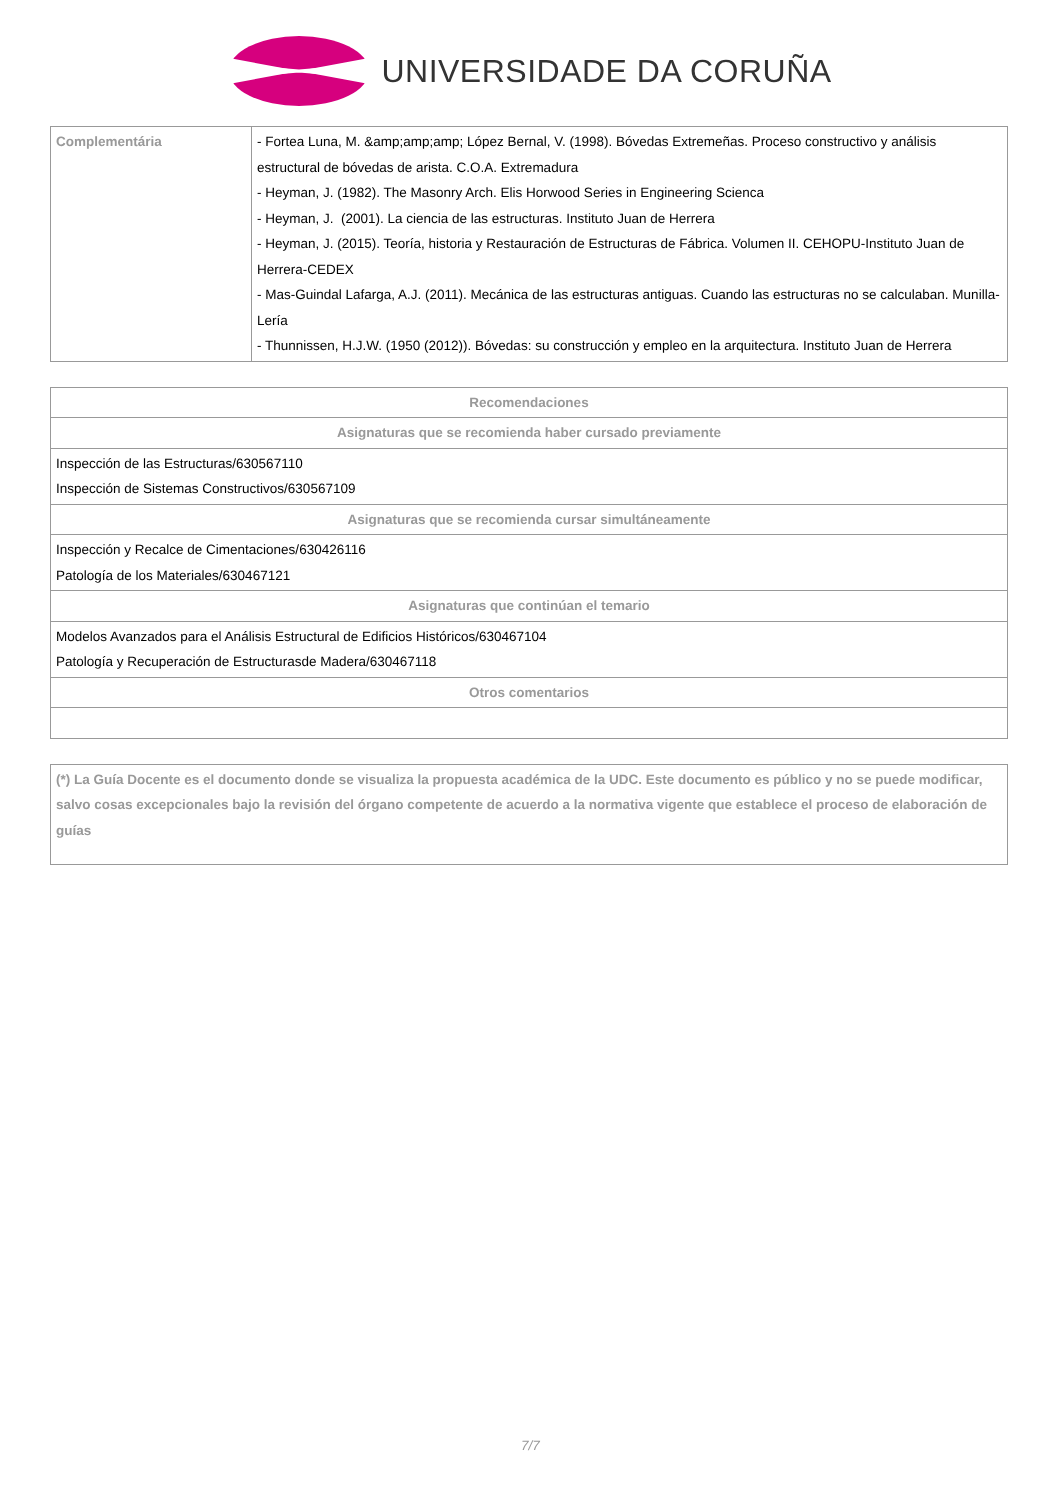UNIVERSIDADE DA CORUÑA
| Complementária | - Fortea Luna, M. &amp;amp;amp; López Bernal, V. (1998). Bóvedas Extremeñas. Proceso constructivo y análisis estructural de bóvedas de arista. C.O.A. Extremadura - Heyman, J. (1982). The Masonry Arch. Elis Horwood Series in Engineering Scienca - Heyman, J. (2001). La ciencia de las estructuras. Instituto Juan de Herrera - Heyman, J. (2015). Teoría, historia y Restauración de Estructuras de Fábrica. Volumen II. CEHOPU-Instituto Juan de Herrera-CEDEX - Mas-Guindal Lafarga, A.J. (2011). Mecánica de las estructuras antiguas. Cuando las estructuras no se calculaban. Munilla-Lería - Thunnissen, H.J.W. (1950 (2012)). Bóvedas: su construcción y empleo en la arquitectura. Instituto Juan de Herrera |
| Recomendaciones |
| --- |
| Asignaturas que se recomienda haber cursado previamente |
| Inspección de las Estructuras/630567110 Inspección de Sistemas Constructivos/630567109 |
| Asignaturas que se recomienda cursar simultáneamente |
| Inspección y Recalce de Cimentaciones/630426116 Patología de los Materiales/630467121 |
| Asignaturas que continúan el temario |
| Modelos Avanzados para el Análisis Estructural de Edificios Históricos/630467104 Patología y Recuperación de Estructurasde Madera/630467118 |
| Otros comentarios |
| (*) La Guía Docente es el documento donde se visualiza la propuesta académica de la UDC. Este documento es público y no se puede modificar, salvo cosas excepcionales bajo la revisión del órgano competente de acuerdo a la normativa vigente que establece el proceso de elaboración de guías |
7/7